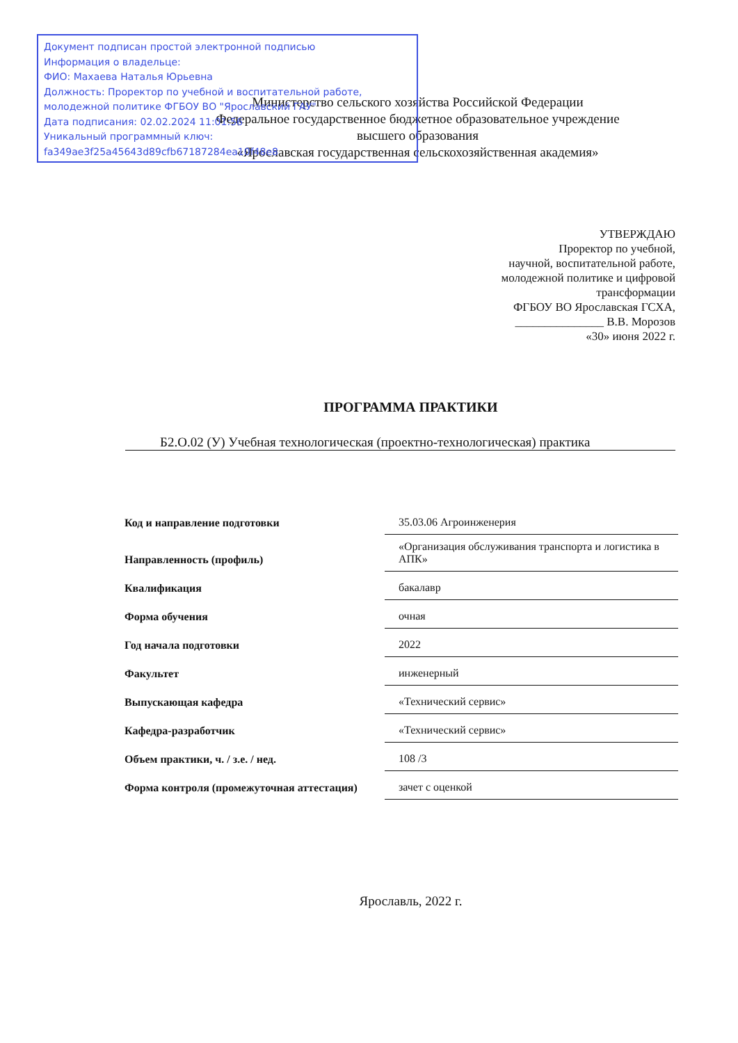Документ подписан простой электронной подписью
Информация о владельце:
ФИО: Махаева Наталья Юрьевна
Должность: Проректор по учебной и воспитательной работе, молодежной политике ФГБОУ ВО "Ярославский ГАУ"
Дата подписания: 02.02.2024 11:01:56
Уникальный программный ключ:
fa349ae3f25a45643d89cfb67187284ea10f48e8
Министерство сельского хозяйства Российской Федерации
Федеральное государственное бюджетное образовательное учреждение
высшего образования
«Ярославская государственная сельскохозяйственная академия»
УТВЕРЖДАЮ
Проректор по учебной,
научной, воспитательной работе,
молодежной политике и цифровой
трансформации
ФГБОУ ВО Ярославская ГСХА,
_______________ В.В. Морозов
«30» июня 2022 г.
ПРОГРАММА ПРАКТИКИ
Б2.О.02 (У) Учебная технологическая (проектно-технологическая) практика
| Код и направление подготовки | 35.03.06 Агроинженерия |
| Направленность (профиль) | «Организация обслуживания транспорта и логистика в АПК» |
| Квалификация | бакалавр |
| Форма обучения | очная |
| Год начала подготовки | 2022 |
| Факультет | инженерный |
| Выпускающая кафедра | «Технический сервис» |
| Кафедра-разработчик | «Технический сервис» |
| Объем практики, ч. / з.е. / нед. | 108 /3 |
| Форма контроля (промежуточная аттестация) | зачет с оценкой |
Ярославль, 2022 г.